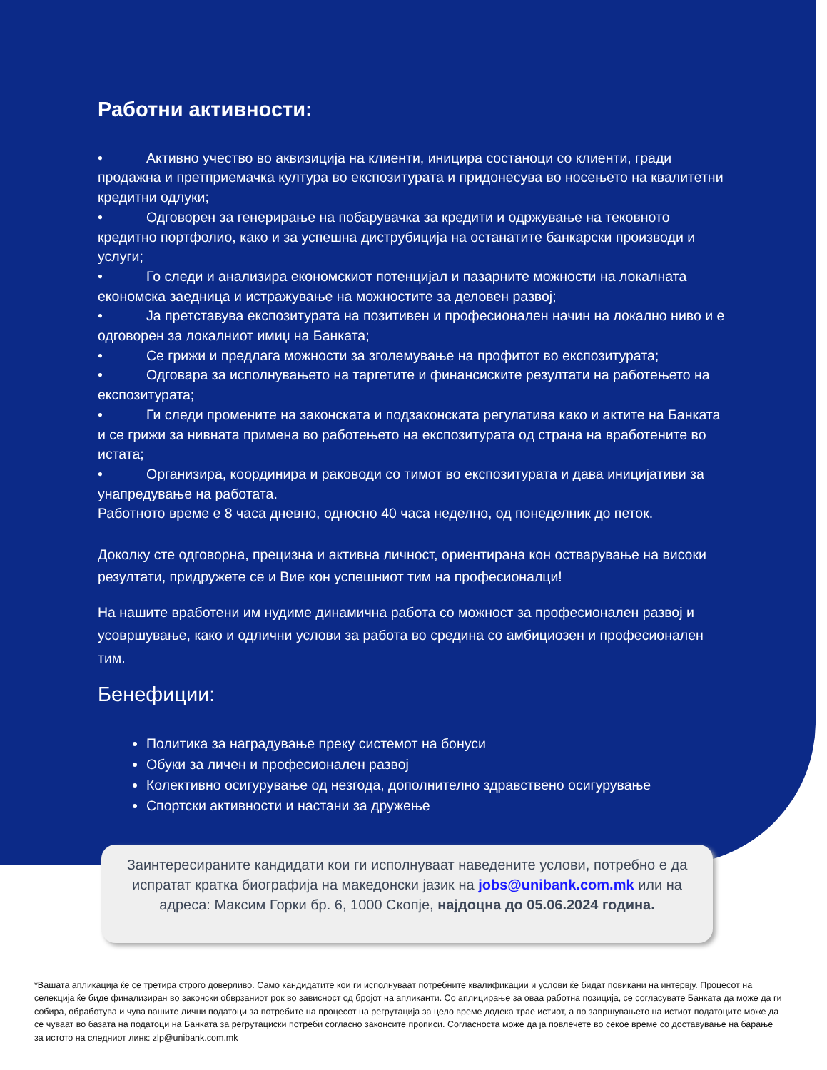Работни активности:
• Активно учество во аквизиција на клиенти, иницира состаноци со клиенти, гради продажна и претприемачка култура во експозитурата и придонесува во носењето на квалитетни кредитни одлуки;
• Одговорен за генерирање на побарувачка за кредити и одржување на тековното кредитно портфолио, како и за успешна диструбиција на останатите банкарски производи и услуги;
• Го следи и анализира економскиот потенцијал и пазарните можности на локалната економска заедница и истражување на можностите за деловен развој;
• Ја претставува експозитурата на позитивен и професионален начин на локално ниво и е одговорен за локалниот имиџ на Банката;
• Се грижи и предлага можности за зголемување на профитот во експозитурата;
• Одговара за исполнувањето на таргетите и финансиските резултати на работењето на експозитурата;
• Ги следи промените на законската и подзаконската регулатива како и актите на Банката и се грижи за нивната примена во работењето на експозитурата од страна на вработените во истата;
• Организира, координира и раководи со тимот во експозитурата и дава иницијативи за унапредување на работата.
Работното време е 8 часа дневно, односно 40 часа неделно, од понеделник до петок.
Доколку сте одговорна, прецизна и активна личност, ориентирана кон остварување на високи резултати, придружете се и Вие кон успешниот тим на професионалци!
На нашите вработени им нудиме динамична работа со можност за професионален развој и усовршување, како и одлични услови за работа во средина со амбициозен и професионален тим.
Бенефиции:
Политика за наградување преку системот на бонуси
Обуки за личен и професионален развој
Колективно осигурување од незгода, дополнително здравствено осигурување
Спортски активности и настани за дружење
Заинтересираните кандидати кои ги исполнуваат наведените услови, потребно е да испратат кратка биографија на македонски јазик на jobs@unibank.com.mk или на адреса: Максим Горки бр. 6, 1000 Скопје, најдоцна до 05.06.2024 година.
*Вашата апликација ќе се третира строго доверливо. Само кандидатите кои ги исполнуваат потребните квалификации и услови ќе бидат повикани на интервју. Процесот на селекција ќе биде финализиран во законски обврзаниот рок во зависност од бројот на апликанти. Со аплицирање за оваа работна позиција, се согласувате Банката да може да ги собира, обработува и чува вашите лични податоци за потребите на процесот на регрутација за цело време додека трае истиот, а по завршувањето на истиот податоците може да се чуваат во базата на податоци на Банката за регрутациски потреби согласно законсите прописи. Согласноста може да ја повлечете во секое време со доставување на барање за истото на следниот линк: zlp@unibank.com.mk